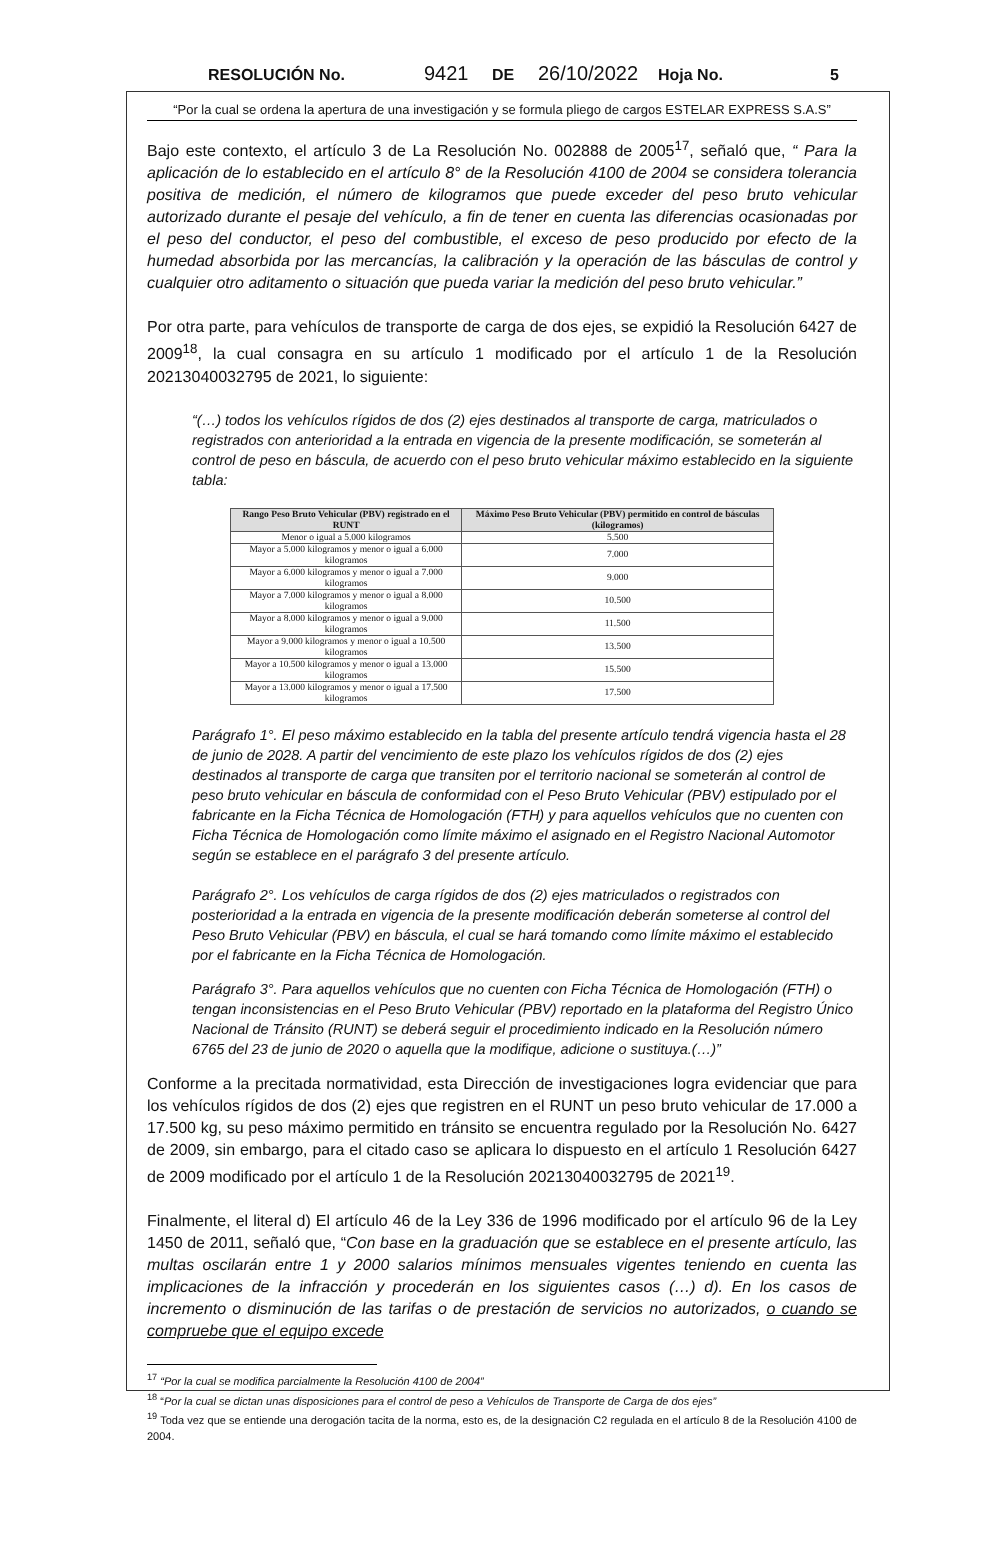RESOLUCIÓN No. 9421 DE 26/10/2022 Hoja No. 5
“Por la cual se ordena la apertura de una investigación y se formula pliego de cargos ESTELAR EXPRESS S.A.S”
Bajo este contexto, el artículo 3 de La Resolución No. 002888 de 2005<sup>17</sup>, señaló que, “ Para la aplicación de lo establecido en el artículo 8° de la Resolución 4100 de 2004 se considera tolerancia positiva de medición, el número de kilogramos que puede exceder del peso bruto vehicular autorizado durante el pesaje del vehículo, a fin de tener en cuenta las diferencias ocasionadas por el peso del conductor, el peso del combustible, el exceso de peso producido por efecto de la humedad absorbida por las mercancías, la calibración y la operación de las básculas de control y cualquier otro aditamento o situación que pueda variar la medición del peso bruto vehicular.”
Por otra parte, para vehículos de transporte de carga de dos ejes, se expidió la Resolución 6427 de 2009<sup>18</sup>, la cual consagra en su artículo 1 modificado por el artículo 1 de la Resolución 20213040032795 de 2021, lo siguiente:
“(…) todos los vehículos rígidos de dos (2) ejes destinados al transporte de carga, matriculados o registrados con anterioridad a la entrada en vigencia de la presente modificación, se someterán al control de peso en báscula, de acuerdo con el peso bruto vehicular máximo establecido en la siguiente tabla:
| Rango Peso Bruto Vehicular (PBV) registrado en el RUNT | Máximo Peso Bruto Vehicular (PBV) permitido en control de básculas (kilogramos) |
| --- | --- |
| Menor o igual a 5.000 kilogramos | 5.500 |
| Mayor a 5.000 kilogramos y menor o igual a 6.000 kilogramos | 7.000 |
| Mayor a 6.000 kilogramos y menor o igual a 7.000 kilogramos | 9.000 |
| Mayor a 7.000 kilogramos y menor o igual a 8.000 kilogramos | 10.500 |
| Mayor a 8.000 kilogramos y menor o igual a 9.000 kilogramos | 11.500 |
| Mayor a 9.000 kilogramos y menor o igual a 10.500 kilogramos | 13.500 |
| Mayor a 10.500 kilogramos y menor o igual a 13.000 kilogramos | 15.500 |
| Mayor a 13.000 kilogramos y menor o igual a 17.500 kilogramos | 17.500 |
Parágrafo 1°. El peso máximo establecido en la tabla del presente artículo tendrá vigencia hasta el 28 de junio de 2028. A partir del vencimiento de este plazo los vehículos rígidos de dos (2) ejes destinados al transporte de carga que transiten por el territorio nacional se someterán al control de peso bruto vehicular en báscula de conformidad con el Peso Bruto Vehicular (PBV) estipulado por el fabricante en la Ficha Técnica de Homologación (FTH) y para aquellos vehículos que no cuenten con Ficha Técnica de Homologación como límite máximo el asignado en el Registro Nacional Automotor según se establece en el parágrafo 3 del presente artículo.
Parágrafo 2°. Los vehículos de carga rígidos de dos (2) ejes matriculados o registrados con posterioridad a la entrada en vigencia de la presente modificación deberán someterse al control del Peso Bruto Vehicular (PBV) en báscula, el cual se hará tomando como límite máximo el establecido por el fabricante en la Ficha Técnica de Homologación.
Parágrafo 3°. Para aquellos vehículos que no cuenten con Ficha Técnica de Homologación (FTH) o tengan inconsistencias en el Peso Bruto Vehicular (PBV) reportado en la plataforma del Registro Único Nacional de Tránsito (RUNT) se deberá seguir el procedimiento indicado en la Resolución número 6765 del 23 de junio de 2020 o aquella que la modifique, adicione o sustituya.(…)”
Conforme a la precitada normatividad, esta Dirección de investigaciones logra evidenciar que para los vehículos rígidos de dos (2) ejes que registren en el RUNT un peso bruto vehicular de 17.000 a 17.500 kg, su peso máximo permitido en tránsito se encuentra regulado por la Resolución No. 6427 de 2009, sin embargo, para el citado caso se aplicara lo dispuesto en el artículo 1 Resolución 6427 de 2009 modificado por el artículo 1 de la Resolución 20213040032795 de 2021<sup>19</sup>.
Finalmente, el literal d) El artículo 46 de la Ley 336 de 1996 modificado por el artículo 96 de la Ley 1450 de 2011, señaló que, “Con base en la graduación que se establece en el presente artículo, las multas oscilarán entre 1 y 2000 salarios mínimos mensuales vigentes teniendo en cuenta las implicaciones de la infracción y procederán en los siguientes casos (…) d). En los casos de incremento o disminución de las tarifas o de prestación de servicios no autorizados, o cuando se compruebe que el equipo excede
<sup>17</sup> “Por la cual se modifica parcialmente la Resolución 4100 de 2004”
<sup>18</sup> “Por la cual se dictan unas disposiciones para el control de peso a Vehículos de Transporte de Carga de dos ejes”
<sup>19</sup> Toda vez que se entiende una derogación tacita de la norma, esto es, de la designación C2 regulada en el artículo 8 de la Resolución 4100 de 2004.